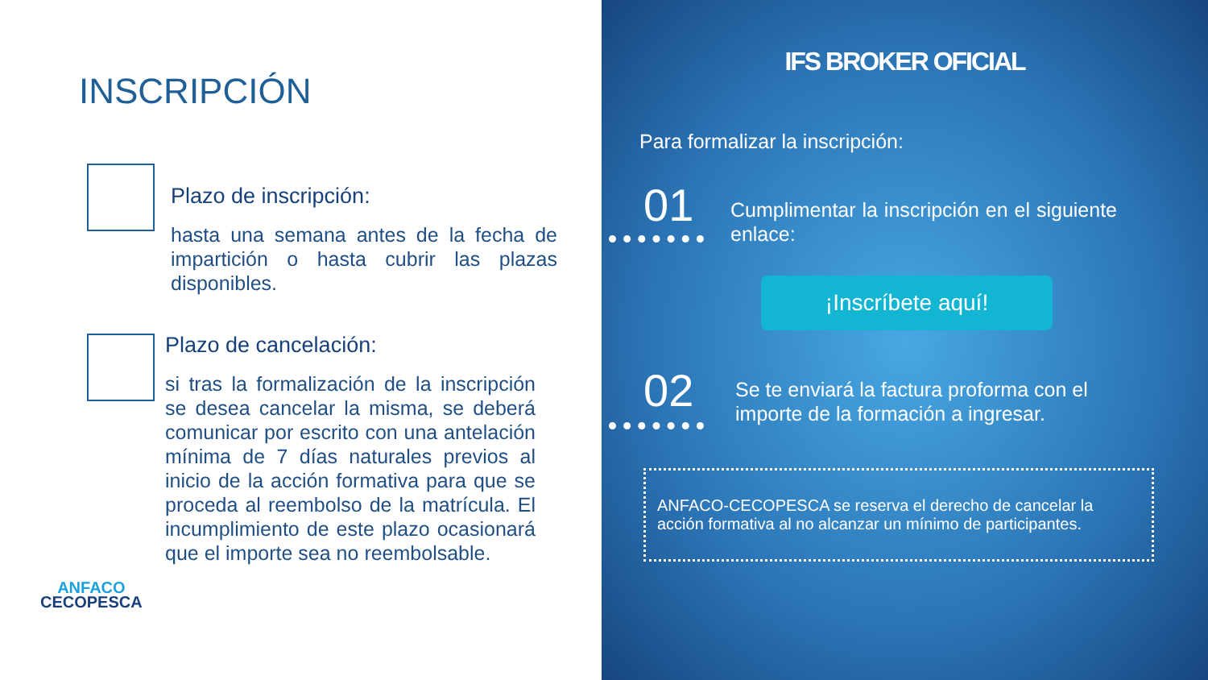INSCRIPCIÓN
Plazo de inscripción:
hasta una semana antes de la fecha de impartición o hasta cubrir las plazas disponibles.
Plazo de cancelación:
si tras la formalización de la inscripción se desea cancelar la misma, se deberá comunicar por escrito con una antelación mínima de 7 días naturales previos al inicio de la acción formativa para que se proceda al reembolso de la matrícula. El incumplimiento de este plazo ocasionará que el importe sea no reembolsable.
ANFACO
CECOPESCA
IFS BROKER OFICIAL
Para formalizar la inscripción:
01
Cumplimentar la inscripción en el siguiente enlace:
¡Inscríbete aquí!
02
Se te enviará la factura proforma con el importe de la formación a ingresar.
ANFACO-CECOPESCA se reserva el derecho de cancelar la acción formativa al no alcanzar un mínimo de participantes.